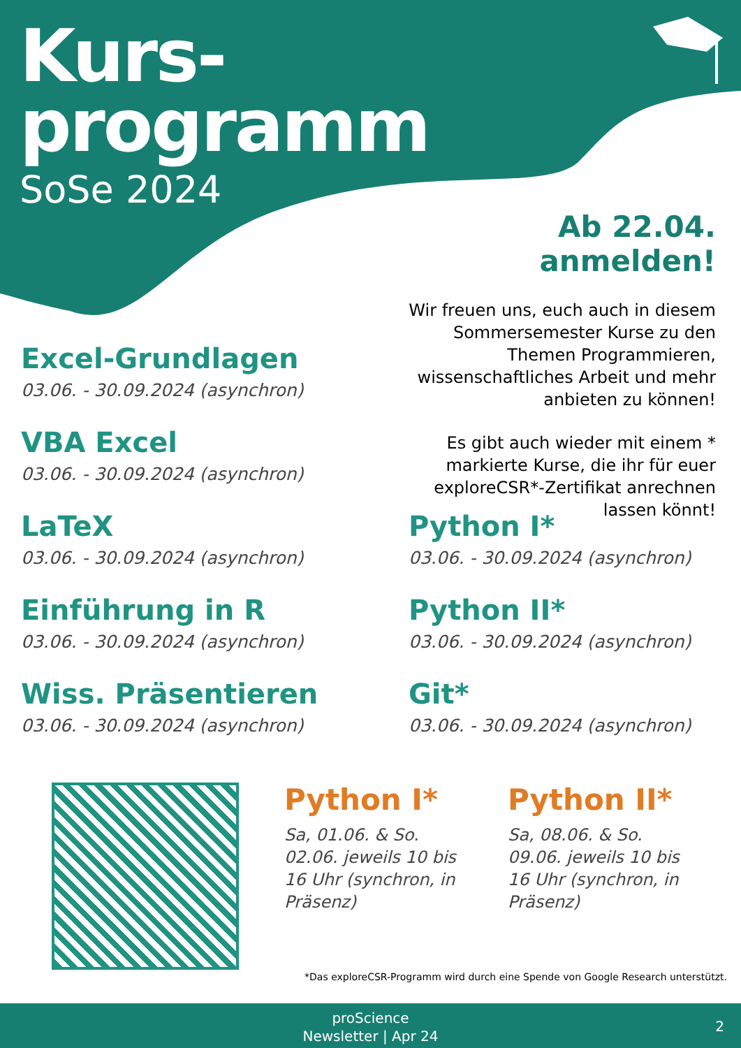Kurs-
programm
SoSe 2024
Ab 22.04. anmelden!
Wir freuen uns, euch auch in diesem Sommersemester Kurse zu den Themen Programmieren, wissenschaftliches Arbeit und mehr anbieten zu können!
Es gibt auch wieder mit einem * markierte Kurse, die ihr für euer exploreCSR*-Zertifikat anrechnen lassen könnt!
Excel-Grundlagen
03.06. - 30.09.2024 (asynchron)
VBA Excel
03.06. - 30.09.2024 (asynchron)
LaTeX
03.06. - 30.09.2024 (asynchron)
Python I*
03.06. - 30.09.2024 (asynchron)
Einführung in R
03.06. - 30.09.2024 (asynchron)
Python II*
03.06. - 30.09.2024 (asynchron)
Wiss. Präsentieren
03.06. - 30.09.2024 (asynchron)
Git*
03.06. - 30.09.2024 (asynchron)
Python I*
Sa, 01.06. & So. 02.06. jeweils 10 bis 16 Uhr (synchron, in Präsenz)
Python II*
Sa, 08.06. & So. 09.06. jeweils 10 bis 16 Uhr (synchron, in Präsenz)
*Das exploreCSR-Programm wird durch eine Spende von Google Research unterstützt.
proScience
Newsletter | Apr 24
2